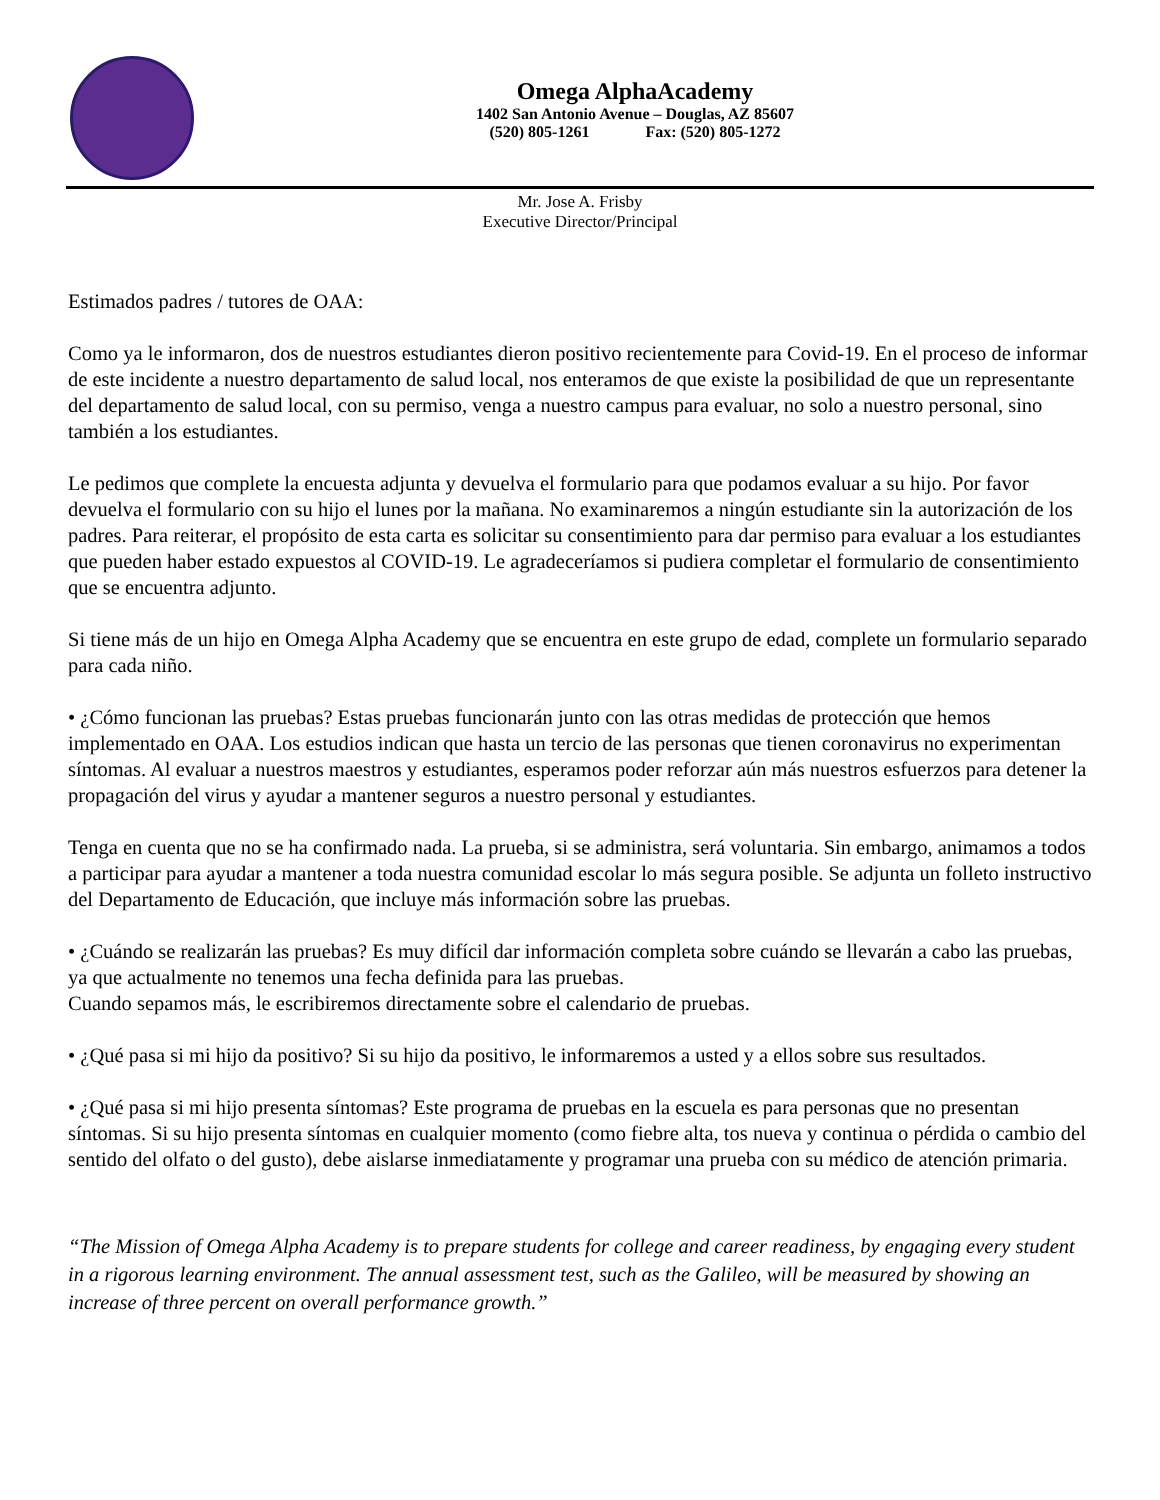Omega AlphaAcademy
1402 San Antonio Avenue – Douglas, AZ 85607
(520) 805-1261 Fax: (520) 805-1272
Mr. Jose A. Frisby
Executive Director/Principal
Estimados padres / tutores de OAA:
Como ya le informaron, dos de nuestros estudiantes dieron positivo recientemente para Covid-19. En el proceso de informar de este incidente a nuestro departamento de salud local, nos enteramos de que existe la posibilidad de que un representante del departamento de salud local, con su permiso, venga a nuestro campus para evaluar, no solo a nuestro personal, sino también a los estudiantes.
Le pedimos que complete la encuesta adjunta y devuelva el formulario para que podamos evaluar a su hijo. Por favor devuelva el formulario con su hijo el lunes por la mañana. No examinaremos a ningún estudiante sin la autorización de los padres. Para reiterar, el propósito de esta carta es solicitar su consentimiento para dar permiso para evaluar a los estudiantes que pueden haber estado expuestos al COVID-19. Le agradeceríamos si pudiera completar el formulario de consentimiento que se encuentra adjunto.
Si tiene más de un hijo en Omega Alpha Academy que se encuentra en este grupo de edad, complete un formulario separado para cada niño.
• ¿Cómo funcionan las pruebas? Estas pruebas funcionarán junto con las otras medidas de protección que hemos implementado en OAA. Los estudios indican que hasta un tercio de las personas que tienen coronavirus no experimentan síntomas. Al evaluar a nuestros maestros y estudiantes, esperamos poder reforzar aún más nuestros esfuerzos para detener la propagación del virus y ayudar a mantener seguros a nuestro personal y estudiantes.
Tenga en cuenta que no se ha confirmado nada. La prueba, si se administra, será voluntaria. Sin embargo, animamos a todos a participar para ayudar a mantener a toda nuestra comunidad escolar lo más segura posible. Se adjunta un folleto instructivo del Departamento de Educación, que incluye más información sobre las pruebas.
• ¿Cuándo se realizarán las pruebas? Es muy difícil dar información completa sobre cuándo se llevarán a cabo las pruebas, ya que actualmente no tenemos una fecha definida para las pruebas.
Cuando sepamos más, le escribiremos directamente sobre el calendario de pruebas.
• ¿Qué pasa si mi hijo da positivo? Si su hijo da positivo, le informaremos a usted y a ellos sobre sus resultados.
• ¿Qué pasa si mi hijo presenta síntomas? Este programa de pruebas en la escuela es para personas que no presentan síntomas. Si su hijo presenta síntomas en cualquier momento (como fiebre alta, tos nueva y continua o pérdida o cambio del sentido del olfato o del gusto), debe aislarse inmediatamente y programar una prueba con su médico de atención primaria.
“The Mission of Omega Alpha Academy is to prepare students for college and career readiness, by engaging every student in a rigorous learning environment. The annual assessment test, such as the Galileo, will be measured by showing an increase of three percent on overall performance growth.”